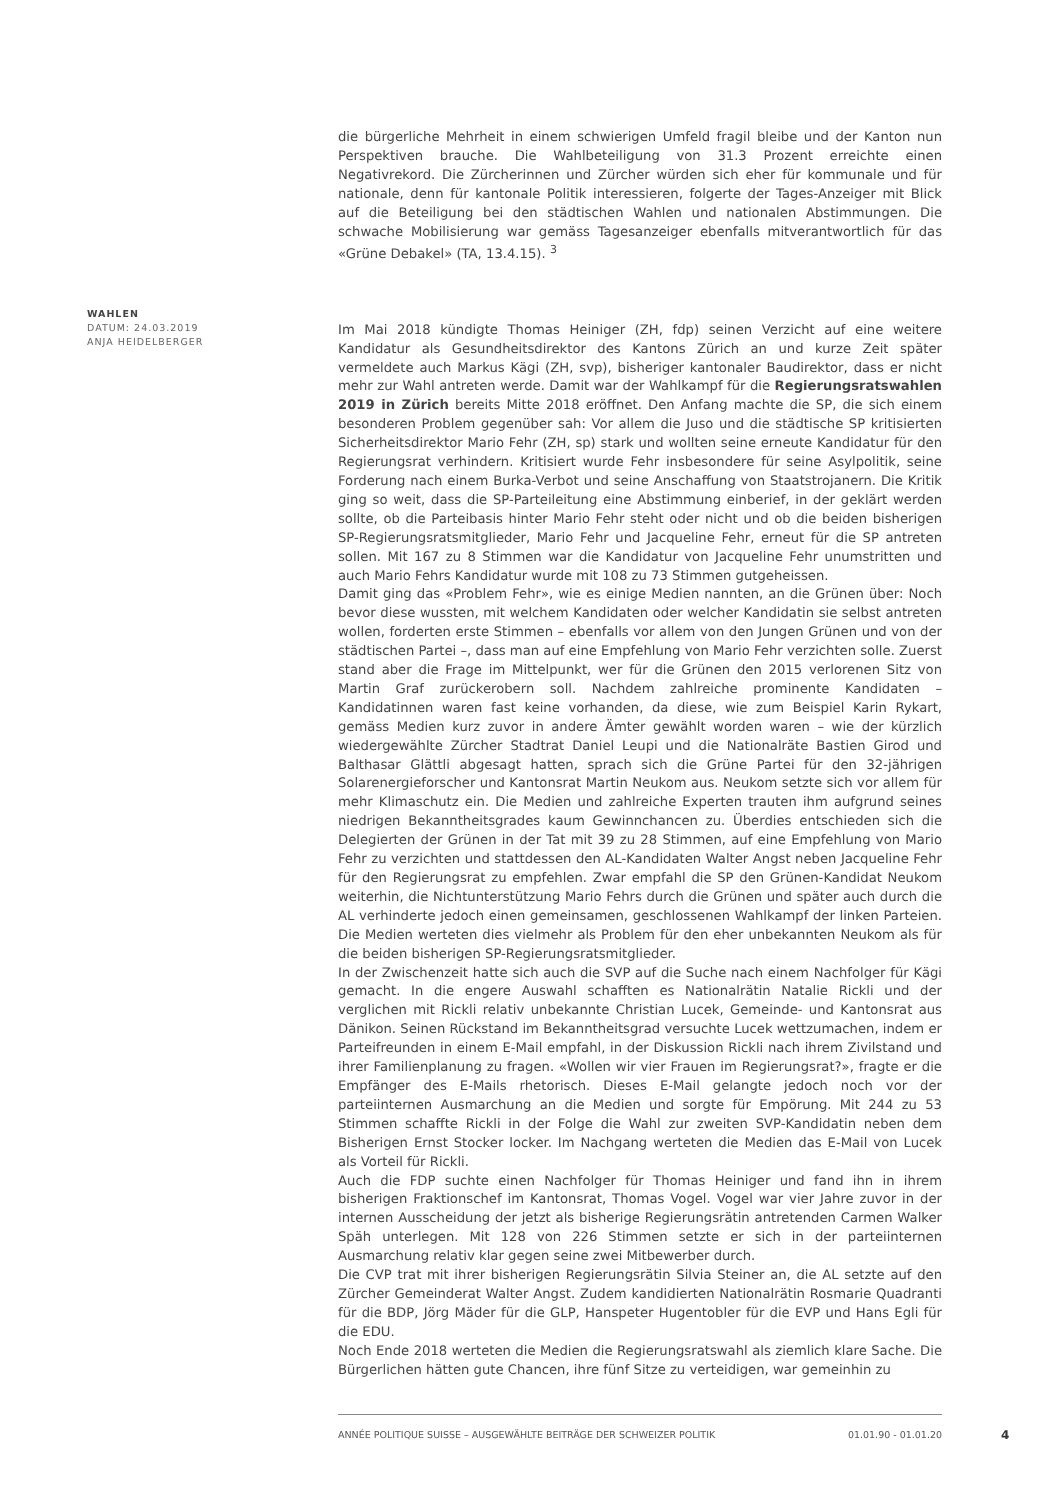die bürgerliche Mehrheit in einem schwierigen Umfeld fragil bleibe und der Kanton nun Perspektiven brauche. Die Wahlbeteiligung von 31.3 Prozent erreichte einen Negativrekord. Die Zürcherinnen und Zürcher würden sich eher für kommunale und für nationale, denn für kantonale Politik interessieren, folgerte der Tages-Anzeiger mit Blick auf die Beteiligung bei den städtischen Wahlen und nationalen Abstimmungen. Die schwache Mobilisierung war gemäss Tagesanzeiger ebenfalls mitverantwortlich für das «Grüne Debakel» (TA, 13.4.15). <sup>3</sup>
Im Mai 2018 kündigte Thomas Heiniger (ZH, fdp) seinen Verzicht auf eine weitere Kandidatur als Gesundheitsdirektor des Kantons Zürich an und kurze Zeit später vermeldete auch Markus Kägi (ZH, svp), bisheriger kantonaler Baudirektor, dass er nicht mehr zur Wahl antreten werde. Damit war der Wahlkampf für die Regierungsratswahlen 2019 in Zürich bereits Mitte 2018 eröffnet. Den Anfang machte die SP, die sich einem besonderen Problem gegenüber sah: Vor allem die Juso und die städtische SP kritisierten Sicherheitsdirektor Mario Fehr (ZH, sp) stark und wollten seine erneute Kandidatur für den Regierungsrat verhindern. Kritisiert wurde Fehr insbesondere für seine Asylpolitik, seine Forderung nach einem Burka-Verbot und seine Anschaffung von Staatstrojanern. Die Kritik ging so weit, dass die SP-Parteileitung eine Abstimmung einberief, in der geklärt werden sollte, ob die Parteibasis hinter Mario Fehr steht oder nicht und ob die beiden bisherigen SP-Regierungsratsmitglieder, Mario Fehr und Jacqueline Fehr, erneut für die SP antreten sollen. Mit 167 zu 8 Stimmen war die Kandidatur von Jacqueline Fehr unumstritten und auch Mario Fehrs Kandidatur wurde mit 108 zu 73 Stimmen gutgeheissen.
Damit ging das «Problem Fehr», wie es einige Medien nannten, an die Grünen über: Noch bevor diese wussten, mit welchem Kandidaten oder welcher Kandidatin sie selbst antreten wollen, forderten erste Stimmen – ebenfalls vor allem von den Jungen Grünen und von der städtischen Partei –, dass man auf eine Empfehlung von Mario Fehr verzichten solle. Zuerst stand aber die Frage im Mittelpunkt, wer für die Grünen den 2015 verlorenen Sitz von Martin Graf zurückerobern soll. Nachdem zahlreiche prominente Kandidaten – Kandidatinnen waren fast keine vorhanden, da diese, wie zum Beispiel Karin Rykart, gemäss Medien kurz zuvor in andere Ämter gewählt worden waren – wie der kürzlich wiedergewählte Zürcher Stadtrat Daniel Leupi und die Nationalräte Bastien Girod und Balthasar Glättli abgesagt hatten, sprach sich die Grüne Partei für den 32-jährigen Solarenergieforscher und Kantonsrat Martin Neukom aus. Neukom setzte sich vor allem für mehr Klimaschutz ein. Die Medien und zahlreiche Experten trauten ihm aufgrund seines niedrigen Bekanntheitsgrades kaum Gewinnchancen zu. Überdies entschieden sich die Delegierten der Grünen in der Tat mit 39 zu 28 Stimmen, auf eine Empfehlung von Mario Fehr zu verzichten und stattdessen den AL-Kandidaten Walter Angst neben Jacqueline Fehr für den Regierungsrat zu empfehlen. Zwar empfahl die SP den Grünen-Kandidat Neukom weiterhin, die Nichtunterstützung Mario Fehrs durch die Grünen und später auch durch die AL verhinderte jedoch einen gemeinsamen, geschlossenen Wahlkampf der linken Parteien. Die Medien werteten dies vielmehr als Problem für den eher unbekannten Neukom als für die beiden bisherigen SP-Regierungsratsmitglieder.
In der Zwischenzeit hatte sich auch die SVP auf die Suche nach einem Nachfolger für Kägi gemacht. In die engere Auswahl schafften es Nationalrätin Natalie Rickli und der verglichen mit Rickli relativ unbekannte Christian Lucek, Gemeinde- und Kantonsrat aus Dänikon. Seinen Rückstand im Bekanntheitsgrad versuchte Lucek wettzumachen, indem er Parteifreunden in einem E-Mail empfahl, in der Diskussion Rickli nach ihrem Zivilstand und ihrer Familienplanung zu fragen. «Wollen wir vier Frauen im Regierungsrat?», fragte er die Empfänger des E-Mails rhetorisch. Dieses E-Mail gelangte jedoch noch vor der parteiinternen Ausmarchung an die Medien und sorgte für Empörung. Mit 244 zu 53 Stimmen schaffte Rickli in der Folge die Wahl zur zweiten SVP-Kandidatin neben dem Bisherigen Ernst Stocker locker. Im Nachgang werteten die Medien das E-Mail von Lucek als Vorteil für Rickli.
Auch die FDP suchte einen Nachfolger für Thomas Heiniger und fand ihn in ihrem bisherigen Fraktionschef im Kantonsrat, Thomas Vogel. Vogel war vier Jahre zuvor in der internen Ausscheidung der jetzt als bisherige Regierungsrätin antretenden Carmen Walker Späh unterlegen. Mit 128 von 226 Stimmen setzte er sich in der parteiinternen Ausmarchung relativ klar gegen seine zwei Mitbewerber durch.
Die CVP trat mit ihrer bisherigen Regierungsrätin Silvia Steiner an, die AL setzte auf den Zürcher Gemeinderat Walter Angst. Zudem kandidierten Nationalrätin Rosmarie Quadranti für die BDP, Jörg Mäder für die GLP, Hanspeter Hugentobler für die EVP und Hans Egli für die EDU.
Noch Ende 2018 werteten die Medien die Regierungsratswahl als ziemlich klare Sache. Die Bürgerlichen hätten gute Chancen, ihre fünf Sitze zu verteidigen, war gemeinhin zu
WAHLEN
DATUM: 24.03.2019
ANJA HEIDELBERGER
ANNÉE POLITIQUE SUISSE – AUSGEWÄHLTE BEITRÄGE DER SCHWEIZER POLITIK 01.01.90 - 01.01.20
4